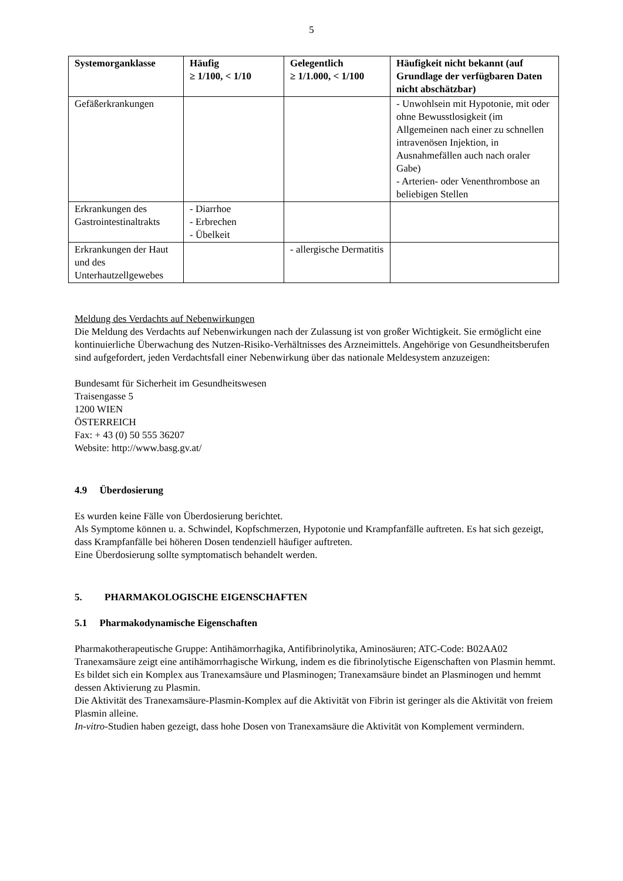5
| Systemorganklasse | Häufig ≥ 1/100, < 1/10 | Gelegentlich ≥ 1/1.000, < 1/100 | Häufigkeit nicht bekannt (auf Grundlage der verfügbaren Daten nicht abschätzbar) |
| --- | --- | --- | --- |
| Gefäßerkrankungen | | | - Unwohlsein mit Hypotonie, mit oder ohne Bewusstlosigkeit (im Allgemeinen nach einer zu schnellen intravenösen Injektion, in Ausnahmefällen auch nach oraler Gabe) - Arterien- oder Venenthrombose an beliebigen Stellen |
| Erkrankungen des Gastrointestinaltrakts | - Diarrhoe - Erbrechen - Übelkeit | | |
| Erkrankungen der Haut und des Unterhautzellgewebes | | - allergische Dermatitis | |
Meldung des Verdachts auf Nebenwirkungen
Die Meldung des Verdachts auf Nebenwirkungen nach der Zulassung ist von großer Wichtigkeit. Sie ermöglicht eine kontinuierliche Überwachung des Nutzen-Risiko-Verhältnisses des Arzneimittels. Angehörige von Gesundheitsberufen sind aufgefordert, jeden Verdachtsfall einer Nebenwirkung über das nationale Meldesystem anzuzeigen:
Bundesamt für Sicherheit im Gesundheitswesen
Traisengasse 5
1200 WIEN
ÖSTERREICH
Fax: + 43 (0) 50 555 36207
Website: http://www.basg.gv.at/
4.9 Überdosierung
Es wurden keine Fälle von Überdosierung berichtet.
Als Symptome können u. a. Schwindel, Kopfschmerzen, Hypotonie und Krampfanfälle auftreten. Es hat sich gezeigt, dass Krampfanfälle bei höheren Dosen tendenziell häufiger auftreten.
Eine Überdosierung sollte symptomatisch behandelt werden.
5. PHARMAKOLOGISCHE EIGENSCHAFTEN
5.1 Pharmakodynamische Eigenschaften
Pharmakotherapeutische Gruppe: Antihämorrhagika, Antifibrinolytika, Aminosäuren; ATC-Code: B02AA02
Tranexamsäure zeigt eine antihämorrhagische Wirkung, indem es die fibrinolytische Eigenschaften von Plasmin hemmt.
Es bildet sich ein Komplex aus Tranexamsäure und Plasminogen; Tranexamsäure bindet an Plasminogen und hemmt dessen Aktivierung zu Plasmin.
Die Aktivität des Tranexamsäure-Plasmin-Komplex auf die Aktivität von Fibrin ist geringer als die Aktivität von freiem Plasmin alleine.
In-vitro-Studien haben gezeigt, dass hohe Dosen von Tranexamsäure die Aktivität von Komplement vermindern.